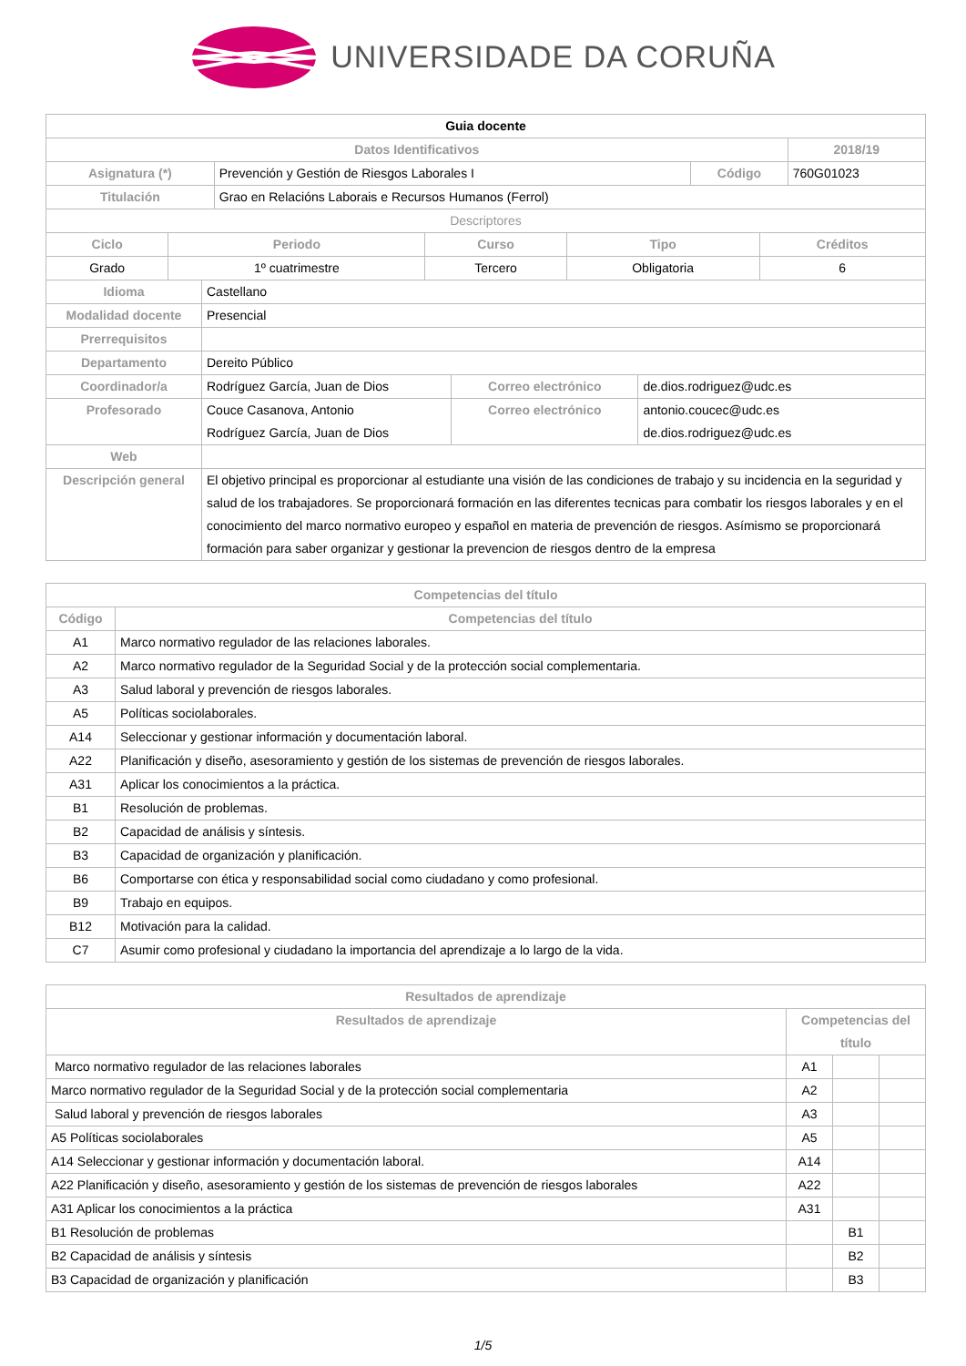UNIVERSIDADE DA CORUÑA
| Guia docente | | | |
| --- | --- | --- | --- |
| Datos Identificativos | | | 2018/19 |
| Asignatura (*) | Prevención y Gestión de Riesgos Laborales I | Código | 760G01023 |
| Titulación | Grao en Relacións Laborais e Recursos Humanos (Ferrol) | | |
| Descriptores | | | |
| Ciclo | Periodo | Curso | Tipo | Créditos |
| --- | --- | --- | --- | --- |
| Grado | 1º cuatrimestre | Tercero | Obligatoria | 6 |
| Idioma | Castellano | | |
| Modalidad docente | Presencial | | |
| Prerrequisitos | | | |
| Departamento | Dereito Público | | |
| Coordinador/a | Rodríguez García, Juan de Dios | Correo electrónico | de.dios.rodriguez@udc.es |
| Profesorado | Couce Casanova, Antonio Rodríguez García, Juan de Dios | Correo electrónico | antonio.coucec@udc.es de.dios.rodriguez@udc.es |
| Web | | | |
| Descripción general | El objetivo principal es proporcionar al estudiante una visión de las condiciones de trabajo y su incidencia en la seguridad y salud de los trabajadores. Se proporcionará formación en las diferentes tecnicas para combatir los riesgos laborales y en el conocimiento del marco normativo europeo y español en materia de prevención de riesgos. Asímismo se proporcionará formación para saber organizar y gestionar la prevencion de riesgos dentro de la empresa | | |
| Competencias del título | |
| --- | --- |
| Código | Competencias del título |
| A1 | Marco normativo regulador de las relaciones laborales. |
| A2 | Marco normativo regulador de la Seguridad Social y de la protección social complementaria. |
| A3 | Salud laboral y prevención de riesgos laborales. |
| A5 | Políticas sociolaborales. |
| A14 | Seleccionar y gestionar información y documentación laboral. |
| A22 | Planificación y diseño, asesoramiento y gestión de los sistemas de prevención de riesgos laborales. |
| A31 | Aplicar los conocimientos a la práctica. |
| B1 | Resolución de problemas. |
| B2 | Capacidad de análisis y síntesis. |
| B3 | Capacidad de organización y planificación. |
| B6 | Comportarse con ética y responsabilidad social como ciudadano y como profesional. |
| B9 | Trabajo en equipos. |
| B12 | Motivación para la calidad. |
| C7 | Asumir como profesional y ciudadano la importancia del aprendizaje a lo largo de la vida. |
| Resultados de aprendizaje | | | |
| --- | --- | --- | --- |
| Resultados de aprendizaje | Competencias del título | | |
| Marco normativo regulador de las relaciones laborales | A1 | | |
| Marco normativo regulador de la Seguridad Social y de la protección social complementaria | A2 | | |
| Salud laboral y prevención de riesgos laborales | A3 | | |
| A5 Políticas sociolaborales | A5 | | |
| A14 Seleccionar y gestionar información y documentación laboral. | A14 | | |
| A22 Planificación y diseño, asesoramiento y gestión de los sistemas de prevención de riesgos laborales | A22 | | |
| A31 Aplicar los conocimientos a la práctica | A31 | | |
| B1 Resolución de problemas | | B1 | |
| B2 Capacidad de análisis y síntesis | | B2 | |
| B3 Capacidad de organización y planificación | | B3 | |
1/5